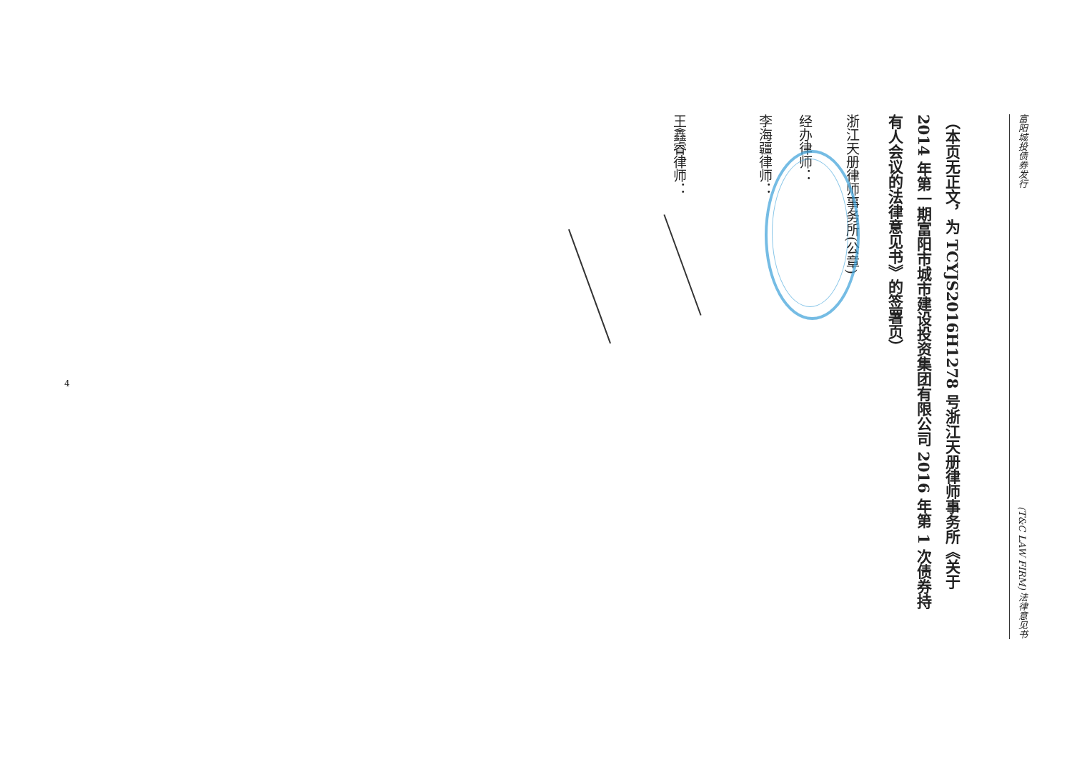富阳城投债券发行 (T&C LAW FIRM) 法律意见书
（本页无正文，为 TCYJS2016H1278 号浙江天册律师事务所《关于 2014 年第一期富阳市城市建设投资集团有限公司 2016 年第 1 次债券持有人会议的法律意见书》的签署页）
浙江天册律师事务所(公章)
经办律师：
李海疆律师：
王鑫睿律师：
4